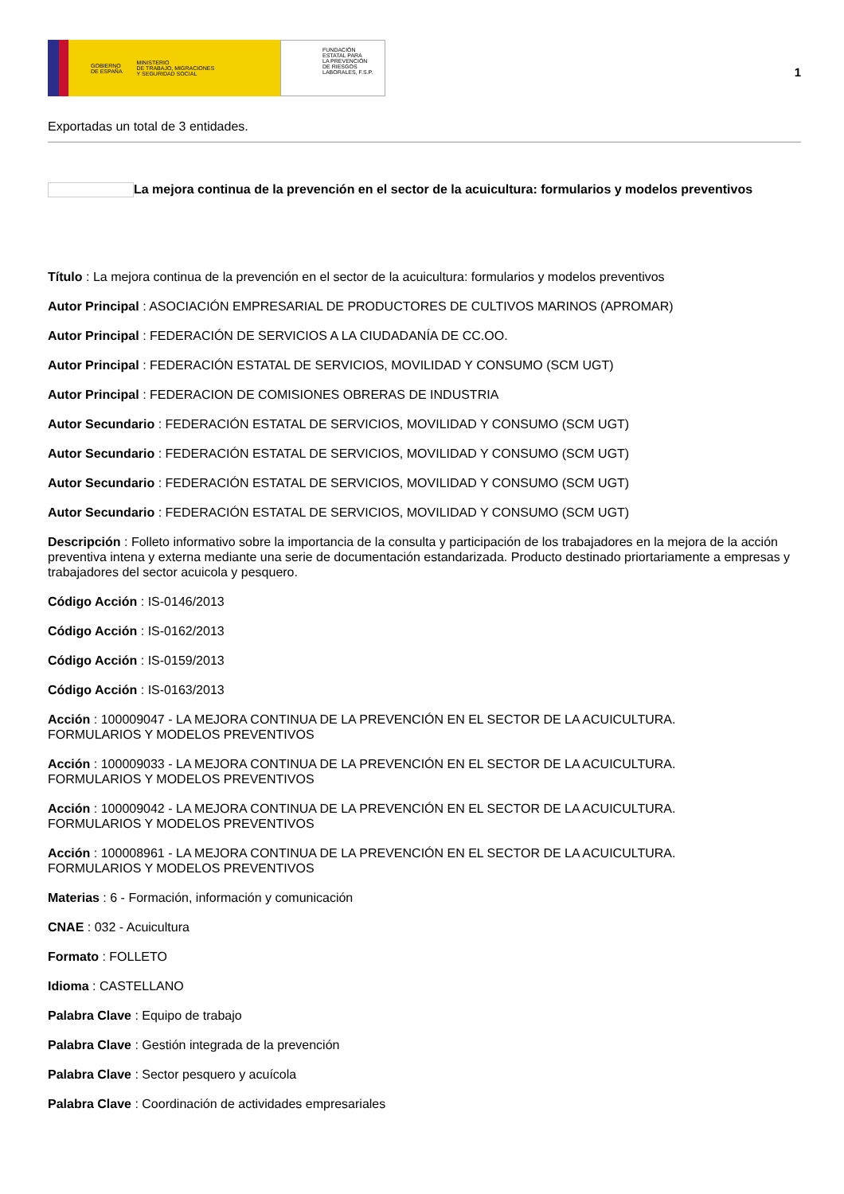GOBIERNO
DE ESPAÑA MINISTERIO
DE TRABAJO, MIGRACIONES
Y SEGURIDAD SOCIAL
FUNDACIÓN
ESTATAL PARA
LA PREVENCIÓN
DE RIESGOS
LABORALES, F.S.P.
1
Exportadas un total de 3 entidades.
La mejora continua de la prevención en el sector de la acuicultura: formularios y modelos preventivos
Título : La mejora continua de la prevención en el sector de la acuicultura: formularios y modelos preventivos
Autor Principal : ASOCIACIÓN EMPRESARIAL DE PRODUCTORES DE CULTIVOS MARINOS (APROMAR)
Autor Principal : FEDERACIÓN DE SERVICIOS A LA CIUDADANÍA DE CC.OO.
Autor Principal : FEDERACIÓN ESTATAL DE SERVICIOS, MOVILIDAD Y CONSUMO (SCM UGT)
Autor Principal : FEDERACION DE COMISIONES OBRERAS DE INDUSTRIA
Autor Secundario : FEDERACIÓN ESTATAL DE SERVICIOS, MOVILIDAD Y CONSUMO (SCM UGT)
Autor Secundario : FEDERACIÓN ESTATAL DE SERVICIOS, MOVILIDAD Y CONSUMO (SCM UGT)
Autor Secundario : FEDERACIÓN ESTATAL DE SERVICIOS, MOVILIDAD Y CONSUMO (SCM UGT)
Autor Secundario : FEDERACIÓN ESTATAL DE SERVICIOS, MOVILIDAD Y CONSUMO (SCM UGT)
Descripción : Folleto informativo sobre la importancia de la consulta y participación de los trabajadores en la mejora de la acción preventiva intena y externa mediante una serie de documentación estandarizada. Producto destinado priortariamente a empresas y trabajadores del sector acuicola y pesquero.
Código Acción : IS-0146/2013
Código Acción : IS-0162/2013
Código Acción : IS-0159/2013
Código Acción : IS-0163/2013
Acción : 100009047 - LA MEJORA CONTINUA DE LA PREVENCIÓN EN EL SECTOR DE LA ACUICULTURA.
FORMULARIOS Y MODELOS PREVENTIVOS
Acción : 100009033 - LA MEJORA CONTINUA DE LA PREVENCIÓN EN EL SECTOR DE LA ACUICULTURA.
FORMULARIOS Y MODELOS PREVENTIVOS
Acción : 100009042 - LA MEJORA CONTINUA DE LA PREVENCIÓN EN EL SECTOR DE LA ACUICULTURA.
FORMULARIOS Y MODELOS PREVENTIVOS
Acción : 100008961 - LA MEJORA CONTINUA DE LA PREVENCIÓN EN EL SECTOR DE LA ACUICULTURA.
FORMULARIOS Y MODELOS PREVENTIVOS
Materias : 6 - Formación, información y comunicación
CNAE : 032 - Acuicultura
Formato : FOLLETO
Idioma : CASTELLANO
Palabra Clave : Equipo de trabajo
Palabra Clave : Gestión integrada de la prevención
Palabra Clave : Sector pesquero y acuícola
Palabra Clave : Coordinación de actividades empresariales